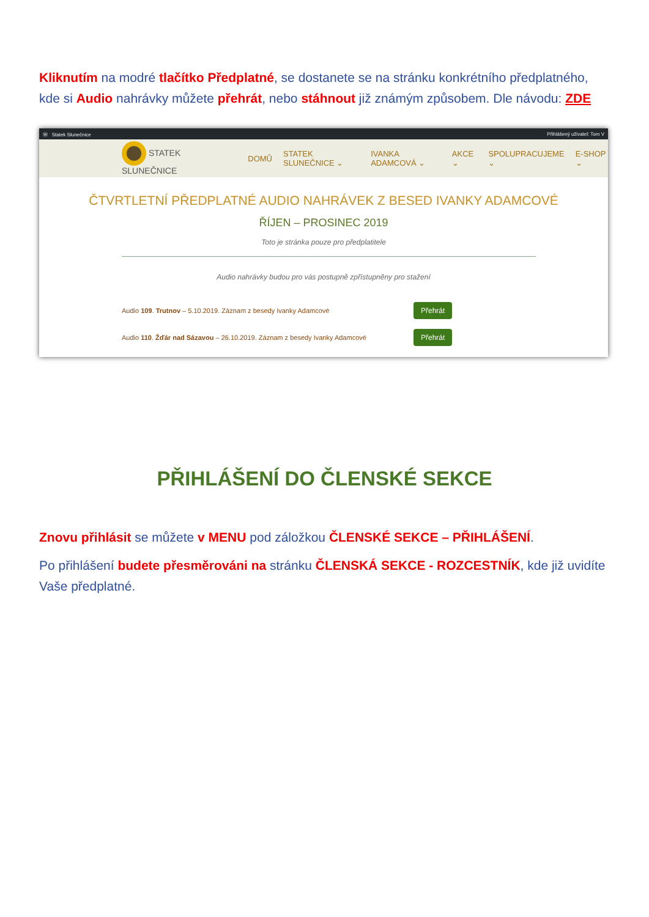Kliknutím na modré tlačítko Předplatné, se dostanete se na stránku konkrétního předplatného, kde si Audio nahrávky můžete přehrát, nebo stáhnout již známým způsobem. Dle návodu: ZDE
Ⓦ Statek Slunečnice Přihlášený uživatel: Tom V
STATEK SLUNEČNICE DOMŮ STATEK SLUNEČNICE ⌄ IVANKA ADAMCOVÁ ⌄ AKCE ⌄ SPOLUPRACUJEME ⌄ E-SHOP ⌄
ČTVRTLETNÍ PŘEDPLATNÉ AUDIO NAHRÁVEK Z BESED IVANKY ADAMCOVÉ
ŘÍJEN – PROSINEC 2019
Toto je stránka pouze pro předplatitele
Audio nahrávky budou pro vás postupně zpřístupněny pro stažení
Audio 109. Trutnov – 5.10.2019. Záznam z besedy Ivanky Adamcové Přehrát
Audio 110. Žďár nad Sázavou – 26.10.2019. Záznam z besedy Ivanky Adamcové Přehrát
PŘIHLÁŠENÍ DO ČLENSKÉ SEKCE
Znovu přihlásit se můžete v MENU pod záložkou ČLENSKÉ SEKCE – PŘIHLÁŠENÍ.
Po přihlášení budete přesměrováni na stránku ČLENSKÁ SEKCE - ROZCESTNÍK, kde již uvidíte Vaše předplatné.